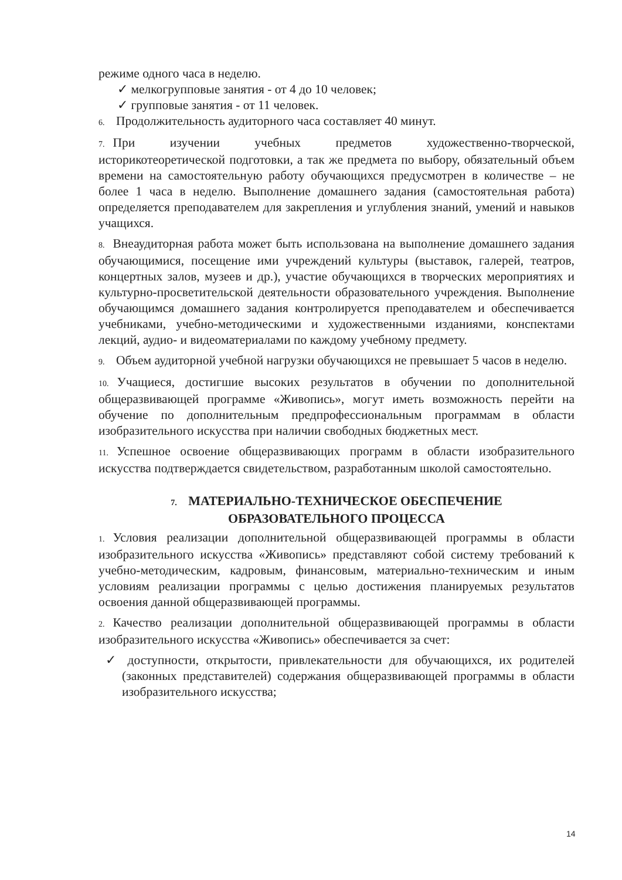режиме одного часа в неделю.
✓ мелкогрупповые занятия - от 4 до 10 человек;
✓ групповые занятия - от 11 человек.
6. Продолжительность аудиторного часа составляет 40 минут.
7. При изучении учебных предметов художественно-творческой, историкотеоретической подготовки, а так же предмета по выбору, обязательный объем времени на самостоятельную работу обучающихся предусмотрен в количестве – не более 1 часа в неделю. Выполнение домашнего задания (самостоятельная работа) определяется преподавателем для закрепления и углубления знаний, умений и навыков учащихся.
8. Внеаудиторная работа может быть использована на выполнение домашнего задания обучающимися, посещение ими учреждений культуры (выставок, галерей, театров, концертных залов, музеев и др.), участие обучающихся в творческих мероприятиях и культурно-просветительской деятельности образовательного учреждения. Выполнение обучающимся домашнего задания контролируется преподавателем и обеспечивается учебниками, учебно-методическими и художественными изданиями, конспектами лекций, аудио- и видеоматериалами по каждому учебному предмету.
9. Объем аудиторной учебной нагрузки обучающихся не превышает 5 часов в неделю.
10. Учащиеся, достигшие высоких результатов в обучении по дополнительной общеразвивающей программе «Живопись», могут иметь возможность перейти на обучение по дополнительным предпрофессиональным программам в области изобразительного искусства при наличии свободных бюджетных мест.
11. Успешное освоение общеразвивающих программ в области изобразительного искусства подтверждается свидетельством, разработанным школой самостоятельно.
7. МАТЕРИАЛЬНО-ТЕХНИЧЕСКОЕ ОБЕСПЕЧЕНИЕ
ОБРАЗОВАТЕЛЬНОГО ПРОЦЕССА
1. Условия реализации дополнительной общеразвивающей программы в области изобразительного искусства «Живопись» представляют собой систему требований к учебно-методическим, кадровым, финансовым, материально-техническим и иным условиям реализации программы с целью достижения планируемых результатов освоения данной общеразвивающей программы.
2. Качество реализации дополнительной общеразвивающей программы в области изобразительного искусства «Живопись» обеспечивается за счет:
✓ доступности, открытости, привлекательности для обучающихся, их родителей (законных представителей) содержания общеразвивающей программы в области изобразительного искусства;
14